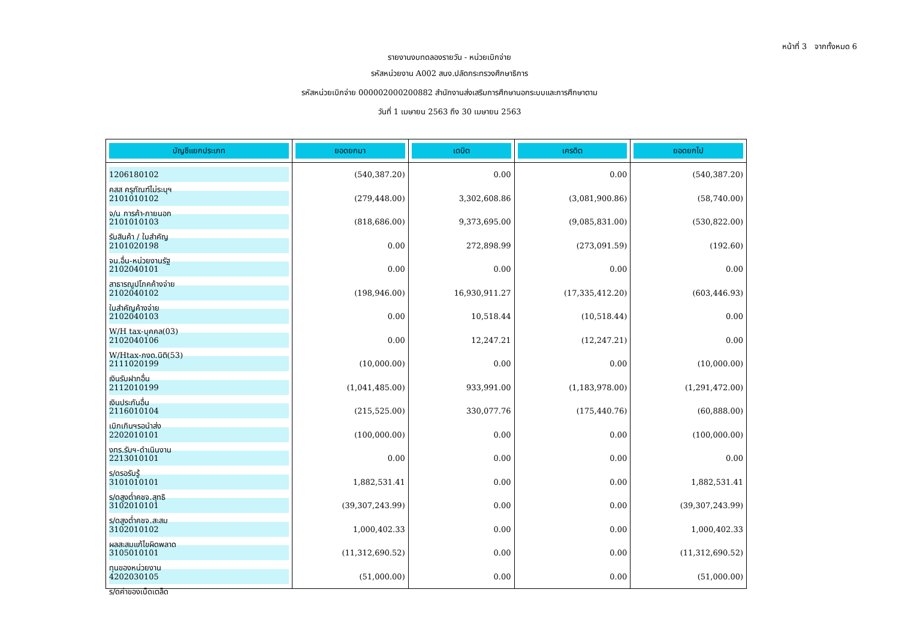หน้าที่ 3 จากทั้งหมด 6
รายงานงบทดลองรายวัน - หน่วยเบิกจ่าย
รหัสหน่วยงาน A002 สนง.ปลัดกระทรวงศึกษาธิการ
รหัสหน่วยเบิกจ่าย 000002000200882 สำนักงานส่งเสริมการศึกษานอกระบบและการศึกษาตาม
วันที่ 1 เมษายน 2563 ถึง 30 เมษายน 2563
| บัญชีแยกประเภท | ยอดยกมา | เดบิต | เครดิต | ยอดยกไป |
| --- | --- | --- | --- | --- |
| 1206180102 คสส ครุภัณฑ์ไม่ระบุฯ | (540,387.20) | 0.00 | 0.00 | (540,387.20) |
| 2101010102 จ/น การค้า-ภายนอก | (279,448.00) | 3,302,608.86 | (3,081,900.86) | (58,740.00) |
| 2101010103 รับสินค้า / ใบสำคัญ | (818,686.00) | 9,373,695.00 | (9,085,831.00) | (530,822.00) |
| 2101020198 จน.อื่น-หน่วยงานรัฐ | 0.00 | 272,898.99 | (273,091.59) | (192.60) |
| 2102040101 สาธารณูปโภคค้างจ่าย | 0.00 | 0.00 | 0.00 | 0.00 |
| 2102040102 ใบสำคัญค้างจ่าย | (198,946.00) | 16,930,911.27 | (17,335,412.20) | (603,446.93) |
| 2102040103 W/H tax-บุคคล(03) | 0.00 | 10,518.44 | (10,518.44) | 0.00 |
| 2102040106 W/Htax-ภงด.นิติ(53) | 0.00 | 12,247.21 | (12,247.21) | 0.00 |
| 2111020199 เงินรับฝากอื่น | (10,000.00) | 0.00 | 0.00 | (10,000.00) |
| 2112010199 เงินประกันอื่น | (1,041,485.00) | 933,991.00 | (1,183,978.00) | (1,291,472.00) |
| 2116010104 เบิกเกินฯรอนำส่ง | (215,525.00) | 330,077.76 | (175,440.76) | (60,888.00) |
| 2202010101 งทร.รับฯ-ดำเนินงาน | (100,000.00) | 0.00 | 0.00 | (100,000.00) |
| 2213010101 ร/ดรอรับรู้ | 0.00 | 0.00 | 0.00 | 0.00 |
| 3101010101 ร/ดสูงต่ำคชจ.สุทธิ | 1,882,531.41 | 0.00 | 0.00 | 1,882,531.41 |
| 3102010101 ร/ดสูงต่ำคชจ.สะสม | (39,307,243.99) | 0.00 | 0.00 | (39,307,243.99) |
| 3102010102 ผลสะสมแก้ไขผิดพลาด | 1,000,402.33 | 0.00 | 0.00 | 1,000,402.33 |
| 3105010101 ทุนของหน่วยงาน | (11,312,690.52) | 0.00 | 0.00 | (11,312,690.52) |
| 4202030105 ร/ดค่าของเบ็ดเตล็ด | (51,000.00) | 0.00 | 0.00 | (51,000.00) |